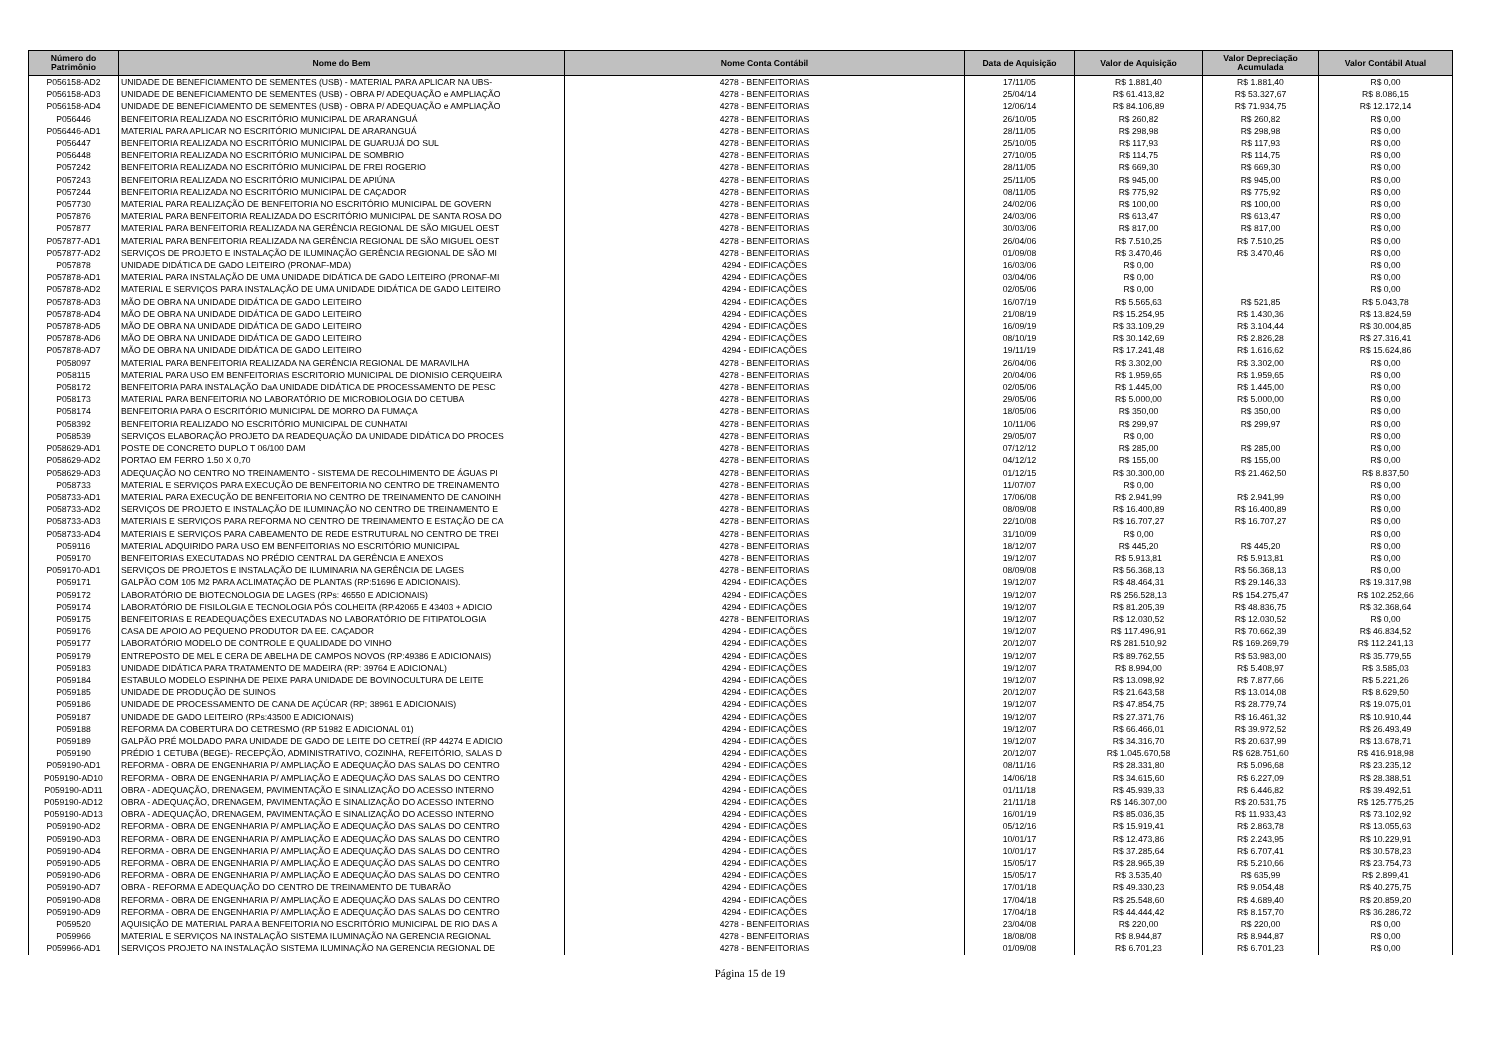| Número do Patrimônio | Nome do Bem | Nome Conta Contábil | Data de Aquisição | Valor de Aquisição | Valor Depreciação Acumulada | Valor Contábil Atual |
| --- | --- | --- | --- | --- | --- | --- |
| P056158-AD2 | UNIDADE DE BENEFICIAMENTO DE SEMENTES (USB) - MATERIAL PARA APLICAR NA UBS- | 4278 - BENFEITORIAS | 17/11/05 | R$ 1.881,40 | R$ 1.881,40 | R$ 0,00 |
| P056158-AD3 | UNIDADE DE BENEFICIAMENTO DE SEMENTES (USB) - OBRA P/ ADEQUAÇÃO e AMPLIAÇÃO | 4278 - BENFEITORIAS | 25/04/14 | R$ 61.413,82 | R$ 53.327,67 | R$ 8.086,15 |
| P056158-AD4 | UNIDADE DE BENEFICIAMENTO DE SEMENTES (USB) - OBRA P/ ADEQUAÇÃO e AMPLIAÇÃO | 4278 - BENFEITORIAS | 12/06/14 | R$ 84.106,89 | R$ 71.934,75 | R$ 12.172,14 |
| P056446 | BENFEITORIA REALIZADA NO ESCRITÓRIO MUNICIPAL DE ARARANGUÁ | 4278 - BENFEITORIAS | 26/10/05 | R$ 260,82 | R$ 260,82 | R$ 0,00 |
| P056446-AD1 | MATERIAL PARA APLICAR NO ESCRITÓRIO MUNICIPAL DE ARARANGUÁ | 4278 - BENFEITORIAS | 28/11/05 | R$ 298,98 | R$ 298,98 | R$ 0,00 |
| P056447 | BENFEITORIA REALIZADA NO ESCRITÓRIO MUNICIPAL DE GUARUJÁ DO SUL | 4278 - BENFEITORIAS | 25/10/05 | R$ 117,93 | R$ 117,93 | R$ 0,00 |
| P056448 | BENFEITORIA REALIZADA NO ESCRITÓRIO MUNICIPAL DE SOMBRIO | 4278 - BENFEITORIAS | 27/10/05 | R$ 114,75 | R$ 114,75 | R$ 0,00 |
| P057242 | BENFEITORIA REALIZADA NO ESCRITÓRIO MUNICIPAL DE FREI ROGERIO | 4278 - BENFEITORIAS | 28/11/05 | R$ 669,30 | R$ 669,30 | R$ 0,00 |
| P057243 | BENFEITORIA REALIZADA NO ESCRITÓRIO MUNICIPAL DE APIÚNA | 4278 - BENFEITORIAS | 25/11/05 | R$ 945,00 | R$ 945,00 | R$ 0,00 |
| P057244 | BENFEITORIA REALIZADA NO ESCRITÓRIO MUNICIPAL DE CAÇADOR | 4278 - BENFEITORIAS | 08/11/05 | R$ 775,92 | R$ 775,92 | R$ 0,00 |
| P057730 | MATERIAL PARA REALIZAÇÃO DE BENFEITORIA NO ESCRITÓRIO MUNICIPAL DE GOVERN | 4278 - BENFEITORIAS | 24/02/06 | R$ 100,00 | R$ 100,00 | R$ 0,00 |
| P057876 | MATERIAL PARA BENFEITORIA REALIZADA DO ESCRITÓRIO MUNICIPAL DE SANTA ROSA DO | 4278 - BENFEITORIAS | 24/03/06 | R$ 613,47 | R$ 613,47 | R$ 0,00 |
| P057877 | MATERIAL PARA BENFEITORIA REALIZADA NA GERÊNCIA REGIONAL DE SÃO MIGUEL OEST | 4278 - BENFEITORIAS | 30/03/06 | R$ 817,00 | R$ 817,00 | R$ 0,00 |
| P057877-AD1 | MATERIAL PARA BENFEITORIA REALIZADA NA GERÊNCIA REGIONAL DE SÃO MIGUEL OEST | 4278 - BENFEITORIAS | 26/04/06 | R$ 7.510,25 | R$ 7.510,25 | R$ 0,00 |
| P057877-AD2 | SERVIÇOS DE PROJETO E INSTALAÇÃO DE ILUMINAÇÃO GERÊNCIA REGIONAL DE SÃO MI | 4278 - BENFEITORIAS | 01/09/08 | R$ 3.470,46 | R$ 3.470,46 | R$ 0,00 |
| P057878 | UNIDADE DIDÁTICA DE GADO LEITEIRO (PRONAF-MDA) | 4294 - EDIFICAÇÕES | 16/03/06 | R$ 0,00 | | R$ 0,00 |
| P057878-AD1 | MATERIAL PARA INSTALAÇÃO DE UMA UNIDADE DIDÁTICA DE GADO LEITEIRO (PRONAF-MI | 4294 - EDIFICAÇÕES | 03/04/06 | R$ 0,00 | | R$ 0,00 |
| P057878-AD2 | MATERIAL E SERVIÇOS PARA INSTALAÇÃO DE UMA UNIDADE DIDÁTICA DE GADO LEITEIRO | 4294 - EDIFICAÇÕES | 02/05/06 | R$ 0,00 | | R$ 0,00 |
| P057878-AD3 | MÃO DE OBRA NA UNIDADE DIDÁTICA DE GADO LEITEIRO | 4294 - EDIFICAÇÕES | 16/07/19 | R$ 5.565,63 | R$ 521,85 | R$ 5.043,78 |
| P057878-AD4 | MÃO DE OBRA NA UNIDADE DIDÁTICA DE GADO LEITEIRO | 4294 - EDIFICAÇÕES | 21/08/19 | R$ 15.254,95 | R$ 1.430,36 | R$ 13.824,59 |
| P057878-AD5 | MÃO DE OBRA NA UNIDADE DIDÁTICA DE GADO LEITEIRO | 4294 - EDIFICAÇÕES | 16/09/19 | R$ 33.109,29 | R$ 3.104,44 | R$ 30.004,85 |
| P057878-AD6 | MÃO DE OBRA NA UNIDADE DIDÁTICA DE GADO LEITEIRO | 4294 - EDIFICAÇÕES | 08/10/19 | R$ 30.142,69 | R$ 2.826,28 | R$ 27.316,41 |
| P057878-AD7 | MÃO DE OBRA NA UNIDADE DIDÁTICA DE GADO LEITEIRO | 4294 - EDIFICAÇÕES | 19/11/19 | R$ 17.241,48 | R$ 1.616,62 | R$ 15.624,86 |
| P058097 | MATERIAL PARA BENFEITORIA REALIZADA NA GERÊNCIA REGIONAL DE MARAVILHA | 4278 - BENFEITORIAS | 26/04/06 | R$ 3.302,00 | R$ 3.302,00 | R$ 0,00 |
| P058115 | MATERIAL PARA USO EM BENFEITORIAS ESCRITORIO MUNICIPAL DE DIONISIO CERQUEIRA | 4278 - BENFEITORIAS | 20/04/06 | R$ 1.959,65 | R$ 1.959,65 | R$ 0,00 |
| P058172 | BENFEITORIA PARA INSTALAÇÃO DaA UNIDADE DIDÁTICA DE PROCESSAMENTO DE PESC | 4278 - BENFEITORIAS | 02/05/06 | R$ 1.445,00 | R$ 1.445,00 | R$ 0,00 |
| P058173 | MATERIAL PARA BENFEITORIA NO LABORATÓRIO DE MICROBIOLOGIA DO CETUBA | 4278 - BENFEITORIAS | 29/05/06 | R$ 5.000,00 | R$ 5.000,00 | R$ 0,00 |
| P058174 | BENFEITORIA PARA O ESCRITÓRIO MUNICIPAL DE MORRO DA FUMAÇA | 4278 - BENFEITORIAS | 18/05/06 | R$ 350,00 | R$ 350,00 | R$ 0,00 |
| P058392 | BENFEITORIA REALIZADO NO ESCRITÓRIO MUNICIPAL DE CUNHATAI | 4278 - BENFEITORIAS | 10/11/06 | R$ 299,97 | R$ 299,97 | R$ 0,00 |
| P058539 | SERVIÇOS ELABORAÇÃO PROJETO DA READEQUAÇÃO DA UNIDADE DIDÁTICA DO PROCES | 4278 - BENFEITORIAS | 29/05/07 | R$ 0,00 | | R$ 0,00 |
| P058629-AD1 | POSTE DE CONCRETO DUPLO T 06/100 DAM | 4278 - BENFEITORIAS | 07/12/12 | R$ 285,00 | R$ 285,00 | R$ 0,00 |
| P058629-AD2 | PORTAO EM FERRO 1.50 X 0,70 | 4278 - BENFEITORIAS | 04/12/12 | R$ 155,00 | R$ 155,00 | R$ 0,00 |
| P058629-AD3 | ADEQUAÇÃO NO CENTRO NO TREINAMENTO - SISTEMA DE RECOLHIMENTO DE ÁGUAS PI | 4278 - BENFEITORIAS | 01/12/15 | R$ 30.300,00 | R$ 21.462,50 | R$ 8.837,50 |
| P058733 | MATERIAL E SERVIÇOS PARA EXECUÇÃO DE BENFEITORIA NO CENTRO DE TREINAMENTO | 4278 - BENFEITORIAS | 11/07/07 | R$ 0,00 | | R$ 0,00 |
| P058733-AD1 | MATERIAL PARA EXECUÇÃO DE BENFEITORIA NO CENTRO DE TREINAMENTO DE CANOINH | 4278 - BENFEITORIAS | 17/06/08 | R$ 2.941,99 | R$ 2.941,99 | R$ 0,00 |
| P058733-AD2 | SERVIÇOS DE PROJETO E INSTALAÇÃO DE ILUMINAÇÃO NO CENTRO DE TREINAMENTO E | 4278 - BENFEITORIAS | 08/09/08 | R$ 16.400,89 | R$ 16.400,89 | R$ 0,00 |
| P058733-AD3 | MATERIAIS E SERVIÇOS PARA REFORMA NO CENTRO DE TREINAMENTO E ESTAÇÃO DE CA | 4278 - BENFEITORIAS | 22/10/08 | R$ 16.707,27 | R$ 16.707,27 | R$ 0,00 |
| P058733-AD4 | MATERIAIS E SERVIÇOS PARA CABEAMENTO DE REDE ESTRUTURAL NO CENTRO DE TREI | 4278 - BENFEITORIAS | 31/10/09 | R$ 0,00 | | R$ 0,00 |
| P059116 | MATERIAL ADQUIRIDO PARA USO EM BENFEITORIAS NO ESCRITÓRIO MUNICIPAL | 4278 - BENFEITORIAS | 18/12/07 | R$ 445,20 | R$ 445,20 | R$ 0,00 |
| P059170 | BENFEITORIAS EXECUTADAS NO PRÉDIO CENTRAL DA GERÊNCIA E ANEXOS | 4278 - BENFEITORIAS | 19/12/07 | R$ 5.913,81 | R$ 5.913,81 | R$ 0,00 |
| P059170-AD1 | SERVIÇOS DE PROJETOS E INSTALAÇÃO DE ILUMINARIA NA GERÊNCIA DE LAGES | 4278 - BENFEITORIAS | 08/09/08 | R$ 56.368,13 | R$ 56.368,13 | R$ 0,00 |
| P059171 | GALPÃO COM 105 M2 PARA ACLIMATAÇÃO DE PLANTAS (RP:51696 E ADICIONAIS). | 4294 - EDIFICAÇÕES | 19/12/07 | R$ 48.464,31 | R$ 29.146,33 | R$ 19.317,98 |
| P059172 | LABORATÓRIO DE BIOTECNOLOGIA DE LAGES (RPs: 46550 E ADICIONAIS) | 4294 - EDIFICAÇÕES | 19/12/07 | R$ 256.528,13 | R$ 154.275,47 | R$ 102.252,66 |
| P059174 | LABORATÓRIO DE FISILOLGIA E TECNOLOGIA PÓS COLHEITA (RP.42065 E 43403 + ADICIO | 4294 - EDIFICAÇÕES | 19/12/07 | R$ 81.205,39 | R$ 48.836,75 | R$ 32.368,64 |
| P059175 | BENFEITORIAS E READEQUAÇÕES EXECUTADAS NO LABORATÓRIO DE FITIPATOLOGIA | 4278 - BENFEITORIAS | 19/12/07 | R$ 12.030,52 | R$ 12.030,52 | R$ 0,00 |
| P059176 | CASA DE APOIO AO PEQUENO PRODUTOR DA EE. CAÇADOR | 4294 - EDIFICAÇÕES | 19/12/07 | R$ 117.496,91 | R$ 70.662,39 | R$ 46.834,52 |
| P059177 | LABORATÓRIO MODELO DE CONTROLE E QUALIDADE DO VINHO | 4294 - EDIFICAÇÕES | 20/12/07 | R$ 281.510,92 | R$ 169.269,79 | R$ 112.241,13 |
| P059179 | ENTREPOSTO DE MEL E CERA DE ABELHA DE CAMPOS NOVOS (RP:49386 E ADICIONAIS) | 4294 - EDIFICAÇÕES | 19/12/07 | R$ 89.762,55 | R$ 53.983,00 | R$ 35.779,55 |
| P059183 | UNIDADE DIDÁTICA PARA TRATAMENTO DE MADEIRA (RP: 39764 E ADICIONAL) | 4294 - EDIFICAÇÕES | 19/12/07 | R$ 8.994,00 | R$ 5.408,97 | R$ 3.585,03 |
| P059184 | ESTABULO MODELO ESPINHA DE PEIXE PARA UNIDADE DE BOVINOCULTURA DE LEITE | 4294 - EDIFICAÇÕES | 19/12/07 | R$ 13.098,92 | R$ 7.877,66 | R$ 5.221,26 |
| P059185 | UNIDADE DE PRODUÇÃO DE SUINOS | 4294 - EDIFICAÇÕES | 20/12/07 | R$ 21.643,58 | R$ 13.014,08 | R$ 8.629,50 |
| P059186 | UNIDADE DE PROCESSAMENTO DE CANA DE AÇÚCAR (RP; 38961 E ADICIONAIS) | 4294 - EDIFICAÇÕES | 19/12/07 | R$ 47.854,75 | R$ 28.779,74 | R$ 19.075,01 |
| P059187 | UNIDADE DE GADO LEITEIRO (RPs:43500 E ADICIONAIS) | 4294 - EDIFICAÇÕES | 19/12/07 | R$ 27.371,76 | R$ 16.461,32 | R$ 10.910,44 |
| P059188 | REFORMA DA COBERTURA DO CETRESMO (RP 51982 E ADICIONAL 01) | 4294 - EDIFICAÇÕES | 19/12/07 | R$ 66.466,01 | R$ 39.972,52 | R$ 26.493,49 |
| P059189 | GALPÃO PRÉ MOLDADO PARA UNIDADE DE GADO DE LEITE DO CETREÍ (RP 44274 E ADICIO | 4294 - EDIFICAÇÕES | 19/12/07 | R$ 34.316,70 | R$ 20.637,99 | R$ 13.678,71 |
| P059190 | PRÉDIO 1 CETUBA (BEGE)- RECEPÇÃO, ADMINISTRATIVO, COZINHA, REFEITÓRIO, SALAS D | 4294 - EDIFICAÇÕES | 20/12/07 | R$ 1.045.670,58 | R$ 628.751,60 | R$ 416.918,98 |
| P059190-AD1 | REFORMA - OBRA DE ENGENHARIA P/ AMPLIAÇÃO E ADEQUAÇÃO DAS SALAS DO CENTRO | 4294 - EDIFICAÇÕES | 08/11/16 | R$ 28.331,80 | R$ 5.096,68 | R$ 23.235,12 |
| P059190-AD10 | REFORMA - OBRA DE ENGENHARIA P/ AMPLIAÇÃO E ADEQUAÇÃO DAS SALAS DO CENTRO | 4294 - EDIFICAÇÕES | 14/06/18 | R$ 34.615,60 | R$ 6.227,09 | R$ 28.388,51 |
| P059190-AD11 | OBRA - ADEQUAÇÃO, DRENAGEM, PAVIMENTAÇÃO E SINALIZAÇÃO DO ACESSO INTERNO | 4294 - EDIFICAÇÕES | 01/11/18 | R$ 45.939,33 | R$ 6.446,82 | R$ 39.492,51 |
| P059190-AD12 | OBRA - ADEQUAÇÃO, DRENAGEM, PAVIMENTAÇÃO E SINALIZAÇÃO DO ACESSO INTERNO | 4294 - EDIFICAÇÕES | 21/11/18 | R$ 146.307,00 | R$ 20.531,75 | R$ 125.775,25 |
| P059190-AD13 | OBRA - ADEQUAÇÃO, DRENAGEM, PAVIMENTAÇÃO E SINALIZAÇÃO DO ACESSO INTERNO | 4294 - EDIFICAÇÕES | 16/01/19 | R$ 85.036,35 | R$ 11.933,43 | R$ 73.102,92 |
| P059190-AD2 | REFORMA - OBRA DE ENGENHARIA P/ AMPLIAÇÃO E ADEQUAÇÃO DAS SALAS DO CENTRO | 4294 - EDIFICAÇÕES | 05/12/16 | R$ 15.919,41 | R$ 2.863,78 | R$ 13.055,63 |
| P059190-AD3 | REFORMA - OBRA DE ENGENHARIA P/ AMPLIAÇÃO E ADEQUAÇÃO DAS SALAS DO CENTRO | 4294 - EDIFICAÇÕES | 10/01/17 | R$ 12.473,86 | R$ 2.243,95 | R$ 10.229,91 |
| P059190-AD4 | REFORMA - OBRA DE ENGENHARIA P/ AMPLIAÇÃO E ADEQUAÇÃO DAS SALAS DO CENTRO | 4294 - EDIFICAÇÕES | 10/01/17 | R$ 37.285,64 | R$ 6.707,41 | R$ 30.578,23 |
| P059190-AD5 | REFORMA - OBRA DE ENGENHARIA P/ AMPLIAÇÃO E ADEQUAÇÃO DAS SALAS DO CENTRO | 4294 - EDIFICAÇÕES | 15/05/17 | R$ 28.965,39 | R$ 5.210,66 | R$ 23.754,73 |
| P059190-AD6 | REFORMA - OBRA DE ENGENHARIA P/ AMPLIAÇÃO E ADEQUAÇÃO DAS SALAS DO CENTRO | 4294 - EDIFICAÇÕES | 15/05/17 | R$ 3.535,40 | R$ 635,99 | R$ 2.899,41 |
| P059190-AD7 | OBRA - REFORMA E ADEQUAÇÃO DO CENTRO DE TREINAMENTO DE TUBARÃO | 4294 - EDIFICAÇÕES | 17/01/18 | R$ 49.330,23 | R$ 9.054,48 | R$ 40.275,75 |
| P059190-AD8 | REFORMA - OBRA DE ENGENHARIA P/ AMPLIAÇÃO E ADEQUAÇÃO DAS SALAS DO CENTRO | 4294 - EDIFICAÇÕES | 17/04/18 | R$ 25.548,60 | R$ 4.689,40 | R$ 20.859,20 |
| P059190-AD9 | REFORMA - OBRA DE ENGENHARIA P/ AMPLIAÇÃO E ADEQUAÇÃO DAS SALAS DO CENTRO | 4294 - EDIFICAÇÕES | 17/04/18 | R$ 44.444,42 | R$ 8.157,70 | R$ 36.286,72 |
| P059520 | AQUISIÇÃO DE MATERIAL PARA A BENFEITORIA NO ESCRITÓRIO MUNICIPAL DE RIO DAS A | 4278 - BENFEITORIAS | 23/04/08 | R$ 220,00 | R$ 220,00 | R$ 0,00 |
| P059966 | MATERIAL E SERVIÇOS NA INSTALAÇÃO SISTEMA ILUMINAÇÃO NA GERENCIA REGIONAL | 4278 - BENFEITORIAS | 18/08/08 | R$ 8.944,87 | R$ 8.944,87 | R$ 0,00 |
| P059966-AD1 | SERVIÇOS PROJETO NA INSTALAÇÃO SISTEMA ILUMINAÇÃO NA GERENCIA REGIONAL DE | 4278 - BENFEITORIAS | 01/09/08 | R$ 6.701,23 | R$ 6.701,23 | R$ 0,00 |
Página 15 de 19